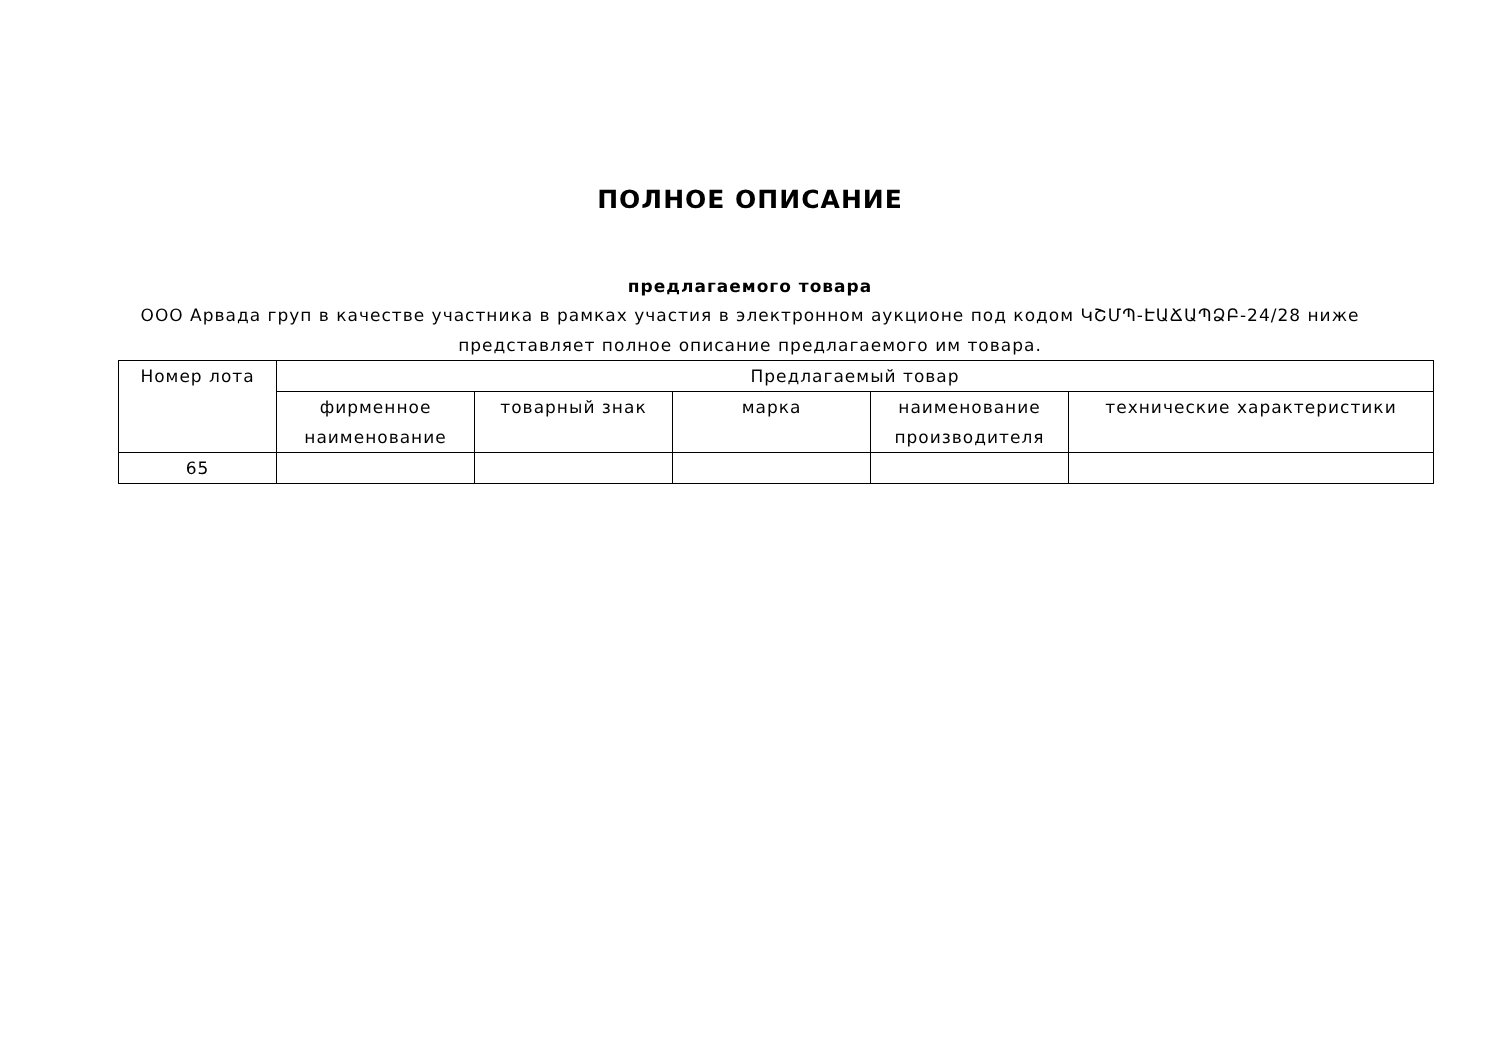ПОЛНОЕ ОПИСАНИЕ
предлагаемого товара
ООО Арвада груп в качестве участника в рамках участия в электронном аукционе под кодом ԿՇՄՊ-ԷԱՃԱՊՁԲ-24/28 ниже представляет полное описание предлагаемого им товара.
| Номер лота | Предлагаемый товар | | | | |
| --- | --- | --- | --- | --- | --- |
| | фирменное наименование | товарный знак | марка | наименование производителя | технические характеристики |
| 65 | | | | | |